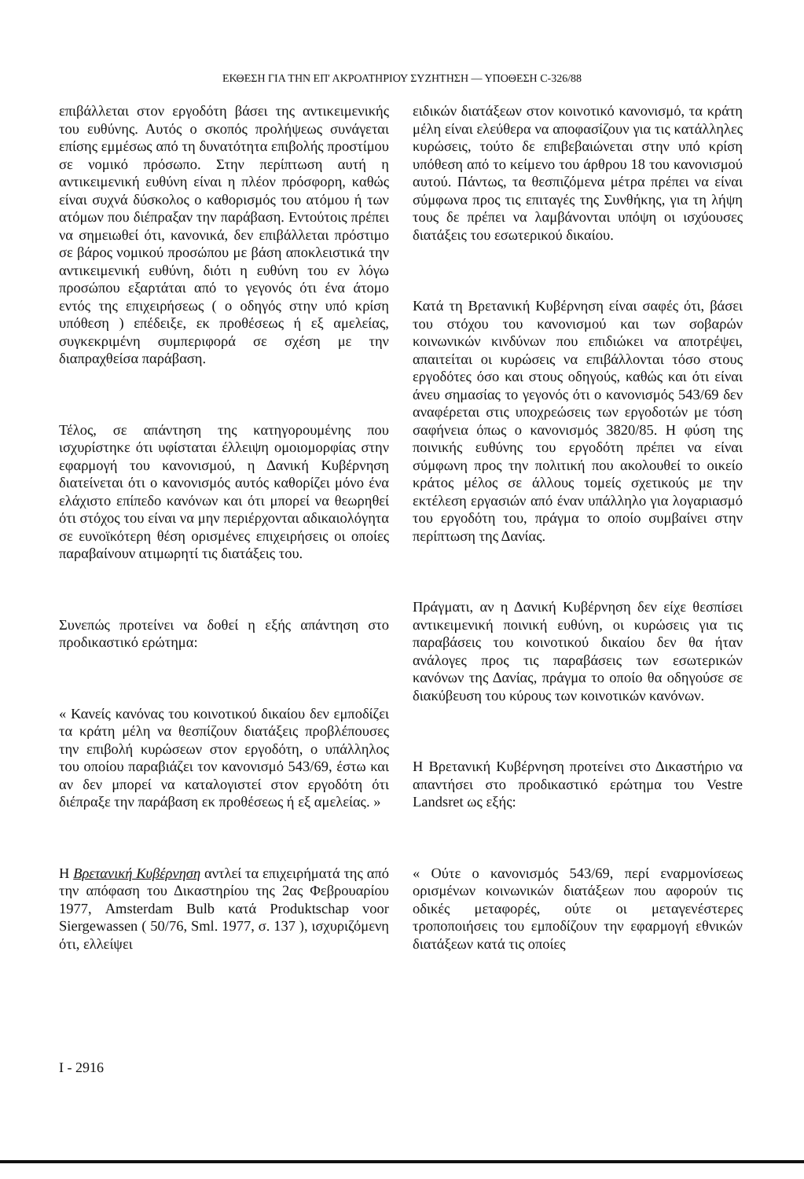ΕΚΘΕΣΗ ΓΙΑ ΤΗΝ ΕΠ' ΑΚΡΟΑΤΗΡΙΟΥ ΣΥΖΗΤΗΣΗ — ΥΠΟΘΕΣΗ C-326/88
επιβάλλεται στον εργοδότη βάσει της αντικειμενικής του ευθύνης. Αυτός ο σκοπός προλήψεως συνάγεται επίσης εμμέσως από τη δυνατότητα επιβολής προστίμου σε νομικό πρόσωπο. Στην περίπτωση αυτή η αντικειμενική ευθύνη είναι η πλέον πρόσφορη, καθώς είναι συχνά δύσκολος ο καθορισμός του ατόμου ή των ατόμων που διέπραξαν την παράβαση. Εντούτοις πρέπει να σημειωθεί ότι, κανονικά, δεν επιβάλλεται πρόστιμο σε βάρος νομικού προσώπου με βάση αποκλειστικά την αντικειμενική ευθύνη, διότι η ευθύνη του εν λόγω προσώπου εξαρτάται από το γεγονός ότι ένα άτομο εντός της επιχειρήσεως ( ο οδηγός στην υπό κρίση υπόθεση ) επέδειξε, εκ προθέσεως ή εξ αμελείας, συγκεκριμένη συμπεριφορά σε σχέση με την διαπραχθείσα παράβαση.
Τέλος, σε απάντηση της κατηγορουμένης που ισχυρίστηκε ότι υφίσταται έλλειψη ομοιομορφίας στην εφαρμογή του κανονισμού, η Δανική Κυβέρνηση διατείνεται ότι ο κανονισμός αυτός καθορίζει μόνο ένα ελάχιστο επίπεδο κανόνων και ότι μπορεί να θεωρηθεί ότι στόχος του είναι να μην περιέρχονται αδικαιολόγητα σε ευνοϊκότερη θέση ορισμένες επιχειρήσεις οι οποίες παραβαίνουν ατιμωρητί τις διατάξεις του.
Συνεπώς προτείνει να δοθεί η εξής απάντηση στο προδικαστικό ερώτημα:
« Κανείς κανόνας του κοινοτικού δικαίου δεν εμποδίζει τα κράτη μέλη να θεσπίζουν διατάξεις προβλέπουσες την επιβολή κυρώσεων στον εργοδότη, ο υπάλληλος του οποίου παραβιάζει τον κανονισμό 543/69, έστω και αν δεν μπορεί να καταλογιστεί στον εργοδότη ότι διέπραξε την παράβαση εκ προθέσεως ή εξ αμελείας. »
Η Βρετανική Κυβέρνηση αντλεί τα επιχειρήματά της από την απόφαση του Δικαστηρίου της 2ας Φεβρουαρίου 1977, Amsterdam Bulb κατά Produktschap voor Siergewassen ( 50/76, Sml. 1977, σ. 137 ), ισχυριζόμενη ότι, ελλείψει
ειδικών διατάξεων στον κοινοτικό κανονισμό, τα κράτη μέλη είναι ελεύθερα να αποφασίζουν για τις κατάλληλες κυρώσεις, τούτο δε επιβεβαιώνεται στην υπό κρίση υπόθεση από το κείμενο του άρθρου 18 του κανονισμού αυτού. Πάντως, τα θεσπιζόμενα μέτρα πρέπει να είναι σύμφωνα προς τις επιταγές της Συνθήκης, για τη λήψη τους δε πρέπει να λαμβάνονται υπόψη οι ισχύουσες διατάξεις του εσωτερικού δικαίου.
Κατά τη Βρετανική Κυβέρνηση είναι σαφές ότι, βάσει του στόχου του κανονισμού και των σοβαρών κοινωνικών κινδύνων που επιδιώκει να αποτρέψει, απαιτείται οι κυρώσεις να επιβάλλονται τόσο στους εργοδότες όσο και στους οδηγούς, καθώς και ότι είναι άνευ σημασίας το γεγονός ότι ο κανονισμός 543/69 δεν αναφέρεται στις υποχρεώσεις των εργοδοτών με τόση σαφήνεια όπως ο κανονισμός 3820/85. Η φύση της ποινικής ευθύνης του εργοδότη πρέπει να είναι σύμφωνη προς την πολιτική που ακολουθεί το οικείο κράτος μέλος σε άλλους τομείς σχετικούς με την εκτέλεση εργασιών από έναν υπάλληλο για λογαριασμό του εργοδότη του, πράγμα το οποίο συμβαίνει στην περίπτωση της Δανίας.
Πράγματι, αν η Δανική Κυβέρνηση δεν είχε θεσπίσει αντικειμενική ποινική ευθύνη, οι κυρώσεις για τις παραβάσεις του κοινοτικού δικαίου δεν θα ήταν ανάλογες προς τις παραβάσεις των εσωτερικών κανόνων της Δανίας, πράγμα το οποίο θα οδηγούσε σε διακύβευση του κύρους των κοινοτικών κανόνων.
Η Βρετανική Κυβέρνηση προτείνει στο Δικαστήριο να απαντήσει στο προδικαστικό ερώτημα του Vestre Landsret ως εξής:
« Ούτε ο κανονισμός 543/69, περί εναρμονίσεως ορισμένων κοινωνικών διατάξεων που αφορούν τις οδικές μεταφορές, ούτε οι μεταγενέστερες τροποποιήσεις του εμποδίζουν την εφαρμογή εθνικών διατάξεων κατά τις οποίες
I - 2916